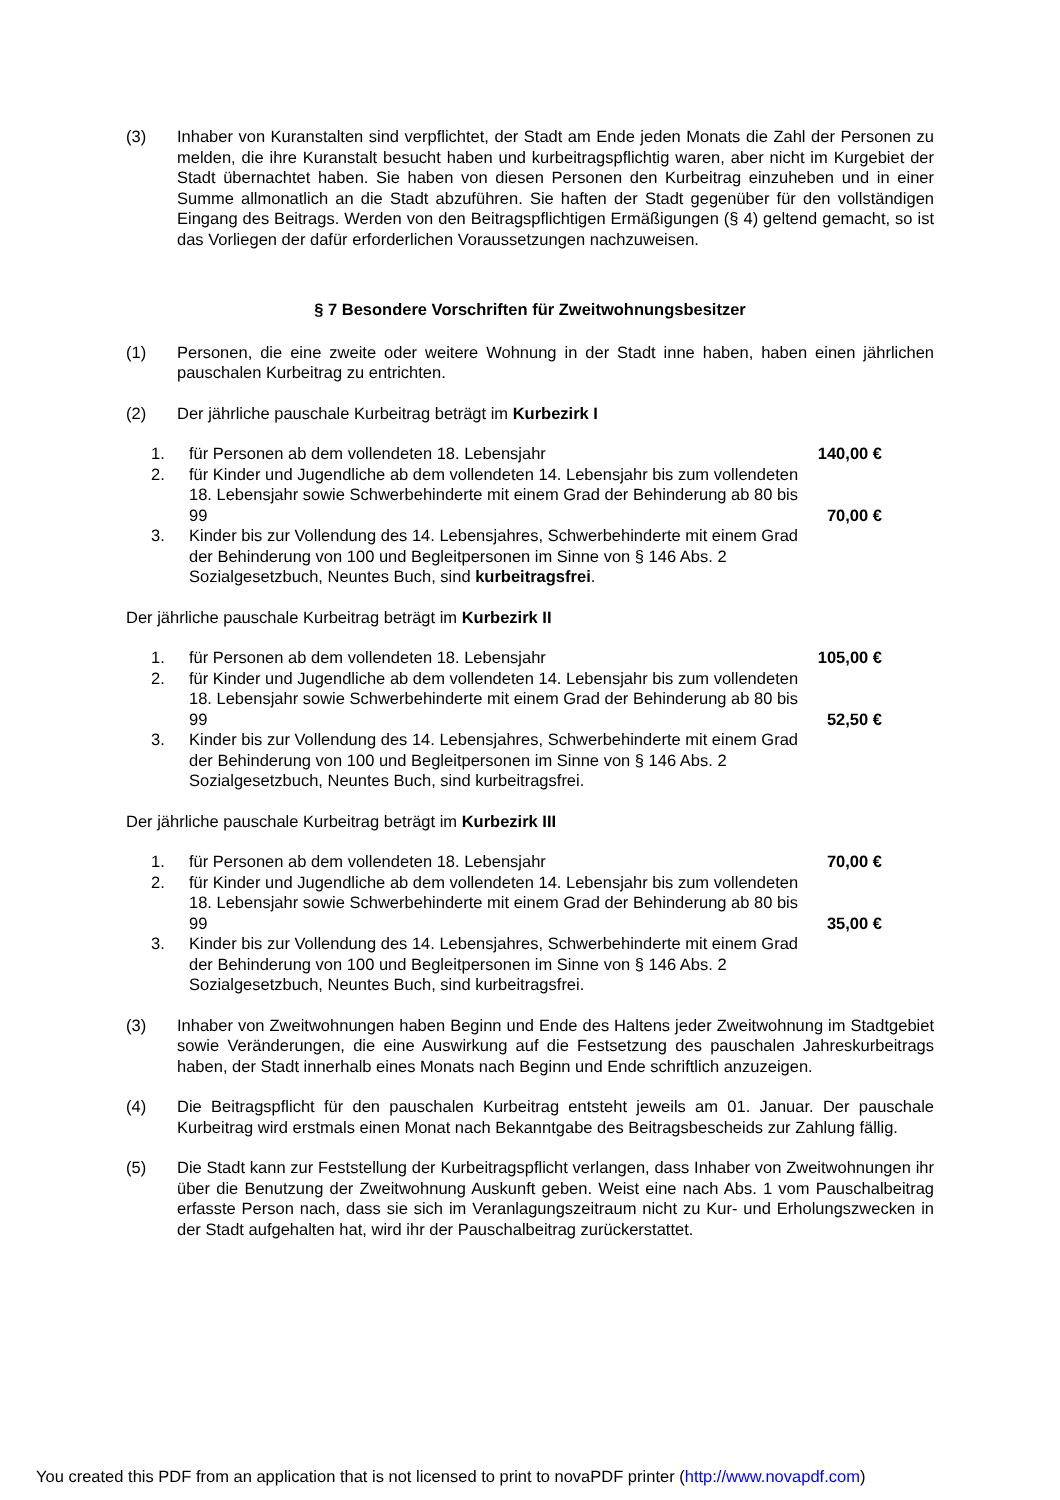(3) Inhaber von Kuranstalten sind verpflichtet, der Stadt am Ende jeden Monats die Zahl der Personen zu melden, die ihre Kuranstalt besucht haben und kurbeitragspflichtig waren, aber nicht im Kurgebiet der Stadt übernachtet haben. Sie haben von diesen Personen den Kurbeitrag einzuheben und in einer Summe allmonatlich an die Stadt abzuführen. Sie haften der Stadt gegenüber für den vollständigen Eingang des Beitrags. Werden von den Beitragspflichtigen Ermäßigungen (§ 4) geltend gemacht, so ist das Vorliegen der dafür erforderlichen Voraussetzungen nachzuweisen.
§ 7 Besondere Vorschriften für Zweitwohnungsbesitzer
(1) Personen, die eine zweite oder weitere Wohnung in der Stadt inne haben, haben einen jährlichen pauschalen Kurbeitrag zu entrichten.
(2) Der jährliche pauschale Kurbeitrag beträgt im Kurbezirk I
1. für Personen ab dem vollendeten 18. Lebensjahr 140,00 €
2. für Kinder und Jugendliche ab dem vollendeten 14. Lebensjahr bis zum vollendeten 18. Lebensjahr sowie Schwerbehinderte mit einem Grad der Behinderung ab 80 bis 99
70,00 €
3. Kinder bis zur Vollendung des 14. Lebensjahres, Schwerbehinderte mit einem Grad der Behinderung von 100 und Begleitpersonen im Sinne von § 146 Abs. 2 Sozialgesetzbuch, Neuntes Buch, sind kurbeitragsfrei.
Der jährliche pauschale Kurbeitrag beträgt im Kurbezirk II
1. für Personen ab dem vollendeten 18. Lebensjahr 105,00 €
2. für Kinder und Jugendliche ab dem vollendeten 14. Lebensjahr bis zum vollendeten 18. Lebensjahr sowie Schwerbehinderte mit einem Grad der Behinderung ab 80 bis 99
52,50 €
3. Kinder bis zur Vollendung des 14. Lebensjahres, Schwerbehinderte mit einem Grad der Behinderung von 100 und Begleitpersonen im Sinne von § 146 Abs. 2 Sozialgesetzbuch, Neuntes Buch, sind kurbeitragsfrei.
Der jährliche pauschale Kurbeitrag beträgt im Kurbezirk III
1. für Personen ab dem vollendeten 18. Lebensjahr 70,00 €
2. für Kinder und Jugendliche ab dem vollendeten 14. Lebensjahr bis zum vollendeten 18. Lebensjahr sowie Schwerbehinderte mit einem Grad der Behinderung ab 80 bis 99
35,00 €
3. Kinder bis zur Vollendung des 14. Lebensjahres, Schwerbehinderte mit einem Grad der Behinderung von 100 und Begleitpersonen im Sinne von § 146 Abs. 2 Sozialgesetzbuch, Neuntes Buch, sind kurbeitragsfrei.
(3) Inhaber von Zweitwohnungen haben Beginn und Ende des Haltens jeder Zweitwohnung im Stadtgebiet sowie Veränderungen, die eine Auswirkung auf die Festsetzung des pauschalen Jahreskurbeitrags haben, der Stadt innerhalb eines Monats nach Beginn und Ende schriftlich anzuzeigen.
(4) Die Beitragspflicht für den pauschalen Kurbeitrag entsteht jeweils am 01. Januar. Der pauschale Kurbeitrag wird erstmals einen Monat nach Bekanntgabe des Beitragsbescheids zur Zahlung fällig.
(5) Die Stadt kann zur Feststellung der Kurbeitragspflicht verlangen, dass Inhaber von Zweitwohnungen ihr über die Benutzung der Zweitwohnung Auskunft geben. Weist eine nach Abs. 1 vom Pauschalbeitrag erfasste Person nach, dass sie sich im Veranlagungszeitraum nicht zu Kur- und Erholungszwecken in der Stadt aufgehalten hat, wird ihr der Pauschalbeitrag zurückerstattet.
You created this PDF from an application that is not licensed to print to novaPDF printer (http://www.novapdf.com)